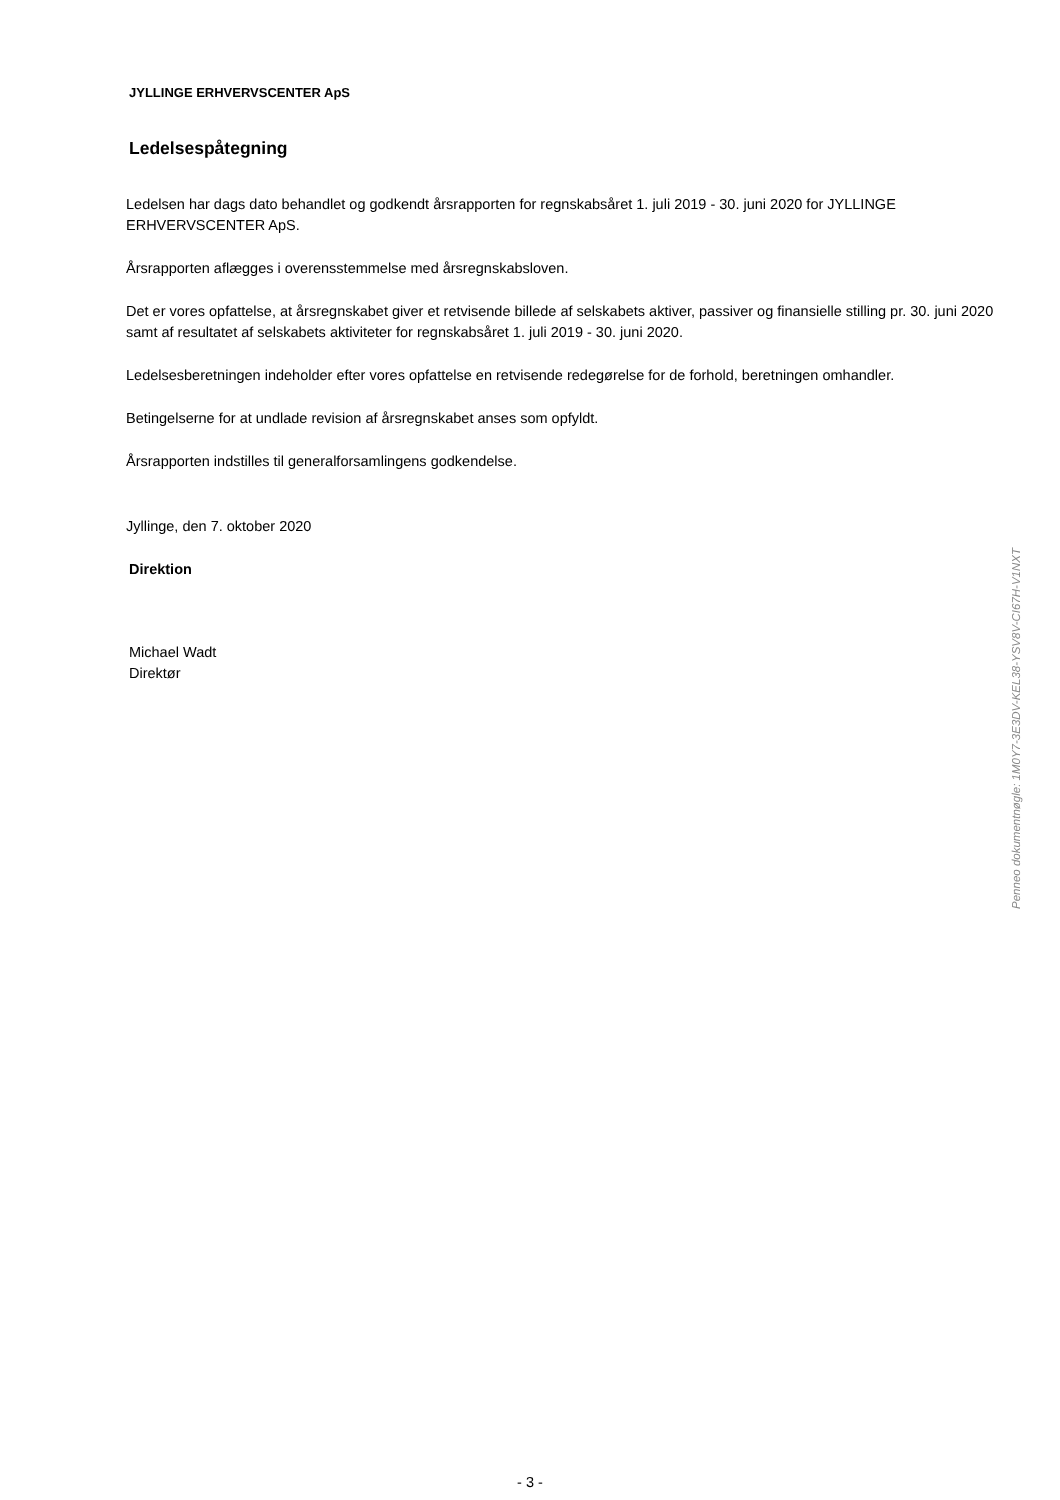JYLLINGE ERHVERVSCENTER ApS
Ledelsespåtegning
Ledelsen har dags dato behandlet og godkendt årsrapporten for regnskabsåret 1. juli 2019 - 30. juni 2020 for JYLLINGE ERHVERVSCENTER ApS.
Årsrapporten aflægges i overensstemmelse med årsregnskabsloven.
Det er vores opfattelse, at årsregnskabet giver et retvisende billede af selskabets aktiver, passiver og finansielle stilling pr. 30. juni 2020 samt af resultatet af selskabets aktiviteter for regnskabsåret 1. juli 2019 - 30. juni 2020.
Ledelsesberetningen indeholder efter vores opfattelse en retvisende redegørelse for de forhold, beretningen omhandler.
Betingelserne for at undlade revision af årsregnskabet anses som opfyldt.
Årsrapporten indstilles til generalforsamlingens godkendelse.
Jyllinge, den 7. oktober 2020
Direktion
Michael Wadt
Direktør
Penneo dokumentnøgle: 1M0Y7-3E3DV-KEL38-YSV8V-CI67H-V1NXT
- 3 -